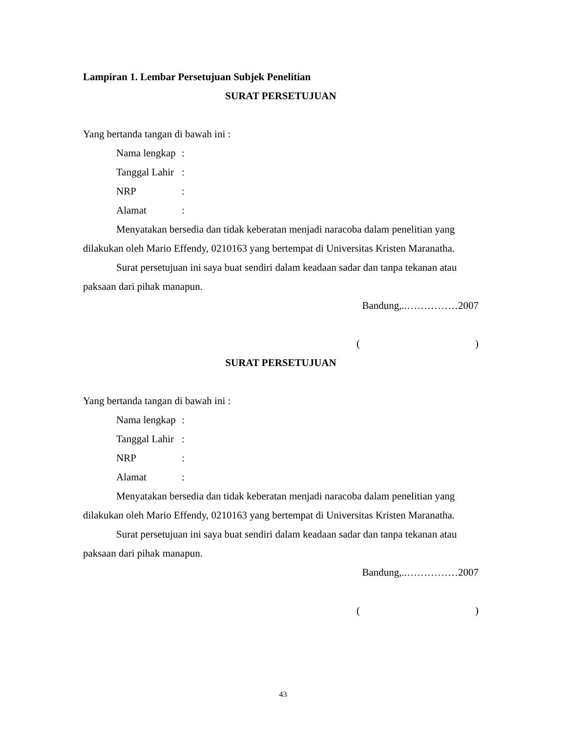Lampiran 1. Lembar Persetujuan Subjek Penelitian
SURAT PERSETUJUAN
Yang bertanda tangan di bawah ini :
Nama lengkap:
Tanggal Lahir:
NRP:
Alamat:
Menyatakan bersedia dan tidak keberatan menjadi naracoba dalam penelitian yang dilakukan oleh Mario Effendy, 0210163 yang bertempat di Universitas Kristen Maranatha.
Surat persetujuan ini saya buat sendiri dalam keadaan sadar dan tanpa tekanan atau paksaan dari pihak manapun.
Bandung,..……………2007
()
SURAT PERSETUJUAN
Yang bertanda tangan di bawah ini :
Nama lengkap:
Tanggal Lahir:
NRP:
Alamat:
Menyatakan bersedia dan tidak keberatan menjadi naracoba dalam penelitian yang dilakukan oleh Mario Effendy, 0210163 yang bertempat di Universitas Kristen Maranatha.
Surat persetujuan ini saya buat sendiri dalam keadaan sadar dan tanpa tekanan atau paksaan dari pihak manapun.
Bandung,..……………2007
()
43